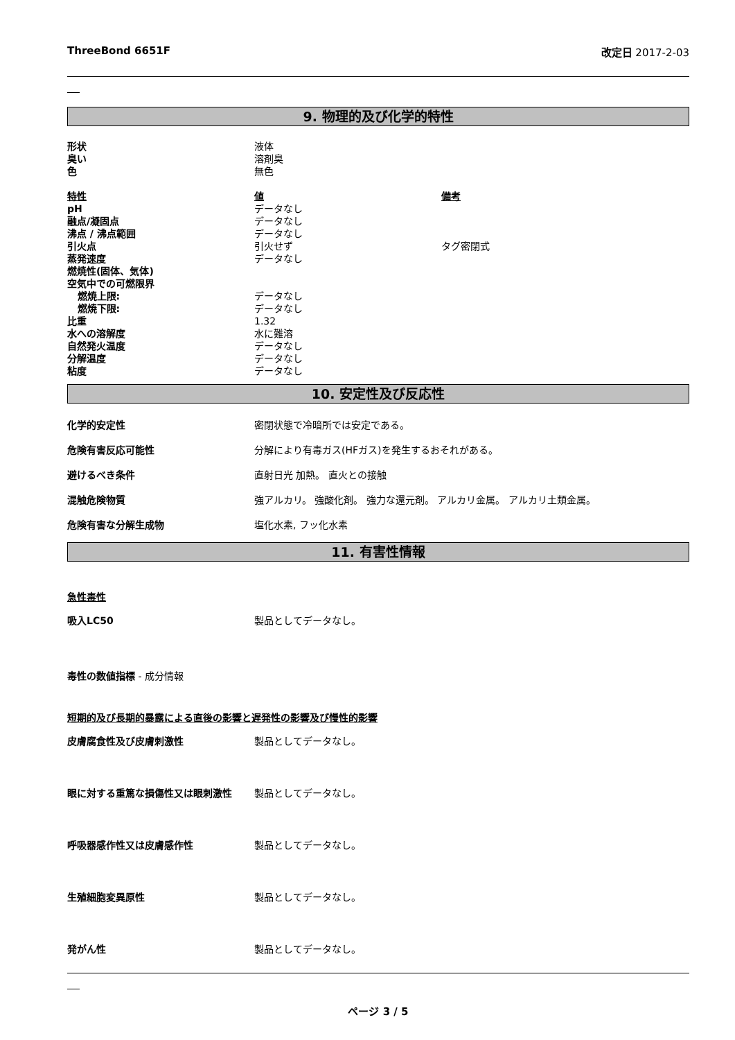ThreeBond 6651F 改定日 2017-2-03
9. 物理的及び化学的特性
| 形状 | 液体 | |
| 臭い | 溶剤臭 | |
| 色 | 無色 | |
| 特性 | 値 | 備考 |
| pH | データなし | |
| 融点/凝固点 | データなし | |
| 沸点 / 沸点範囲 | データなし | |
| 引火点 | 引火せず | タグ密閉式 |
| 蒸発速度 | データなし | |
| 燃焼性(固体、気体) | | |
| 空気中での可燃限界 | | |
| 燃焼上限: | データなし | |
| 燃焼下限: | データなし | |
| 比重 | 1.32 | |
| 水への溶解度 | 水に難溶 | |
| 自然発火温度 | データなし | |
| 分解温度 | データなし | |
| 粘度 | データなし | |
10. 安定性及び反応性
化学的安定性 密閉状態で冷暗所では安定である。
危険有害反応可能性 分解により有毒ガス(HFガス)を発生するおそれがある。
避けるべき条件 直射日光 加熱。 直火との接触
混触危険物質 強アルカリ。 強酸化剤。 強力な還元剤。 アルカリ金属。 アルカリ土類金属。
危険有害な分解生成物 塩化水素, フッ化水素
11. 有害性情報
急性毒性
吸入LC50 製品としてデータなし。
毒性の数値指標 - 成分情報
短期的及び長期的暴露による直後の影響と遅発性の影響及び慢性的影響
皮膚腐食性及び皮膚刺激性 製品としてデータなし。
眼に対する重篤な損傷性又は眼刺激性 製品としてデータなし。
呼吸器感作性又は皮膚感作性 製品としてデータなし。
生殖細胞変異原性 製品としてデータなし。
発がん性 製品としてデータなし。
ページ 3 / 5